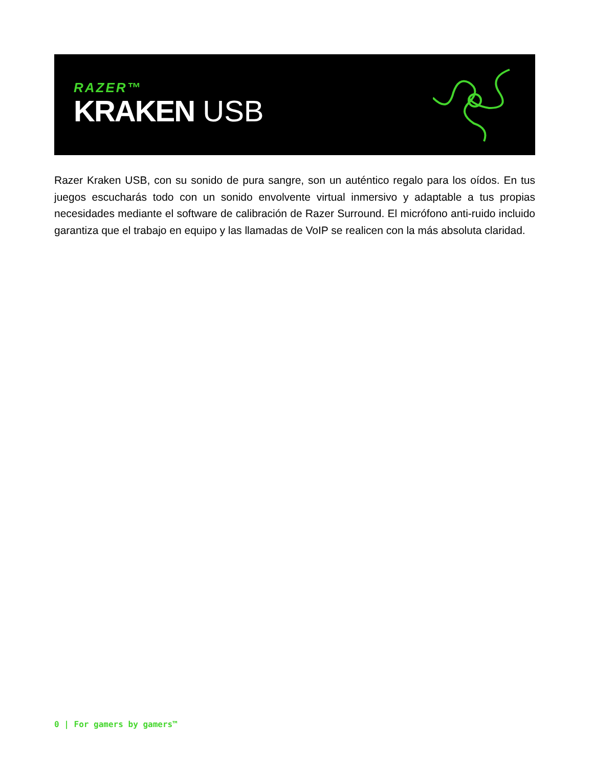RAZER™
KRAKEN USB
Razer Kraken USB, con su sonido de pura sangre, son un auténtico regalo para los oídos. En tus juegos escucharás todo con un sonido envolvente virtual inmersivo y adaptable a tus propias necesidades mediante el software de calibración de Razer Surround. El micrófono anti-ruido incluido garantiza que el trabajo en equipo y las llamadas de VoIP se realicen con la más absoluta claridad.
0 | For gamers by gamers™